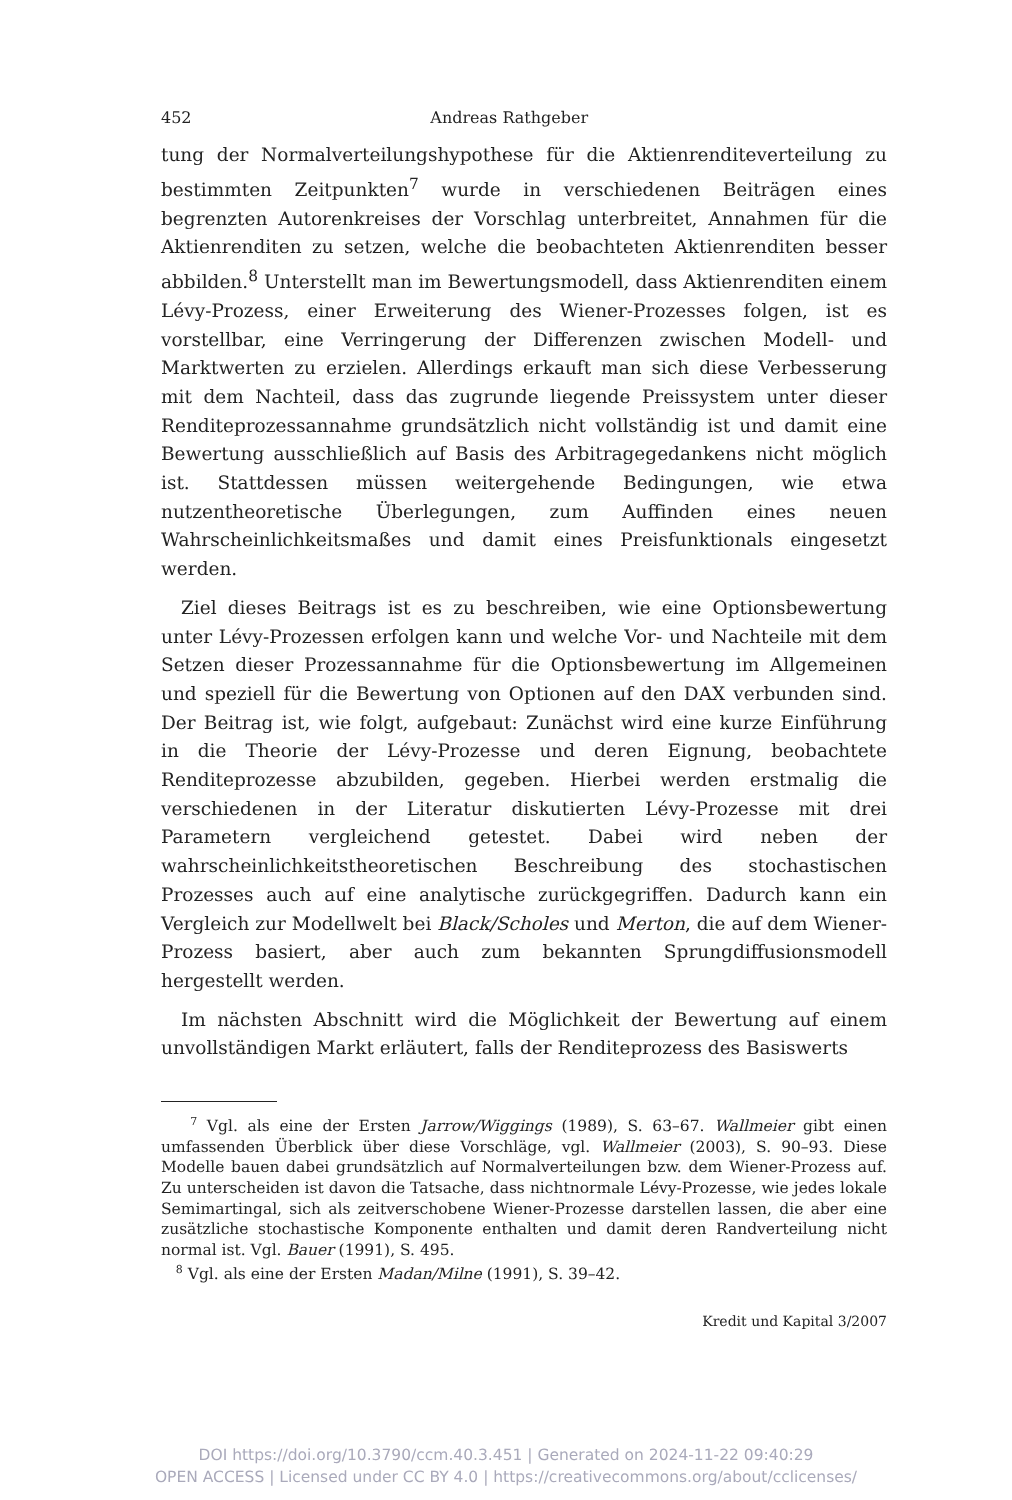452 Andreas Rathgeber
tung der Normalverteilungshypothese für die Aktienrenditeverteilung zu bestimmten Zeitpunkten<sup>7</sup> wurde in verschiedenen Beiträgen eines begrenzten Autorenkreises der Vorschlag unterbreitet, Annahmen für die Aktienrenditen zu setzen, welche die beobachteten Aktienrenditen besser abbilden.<sup>8</sup> Unterstellt man im Bewertungsmodell, dass Aktienrenditen einem Lévy-Prozess, einer Erweiterung des Wiener-Prozesses folgen, ist es vorstellbar, eine Verringerung der Differenzen zwischen Modell- und Marktwerten zu erzielen. Allerdings erkauft man sich diese Verbesserung mit dem Nachteil, dass das zugrunde liegende Preissystem unter dieser Renditeprozessannahme grundsätzlich nicht vollständig ist und damit eine Bewertung ausschließlich auf Basis des Arbitragegedankens nicht möglich ist. Stattdessen müssen weitergehende Bedingungen, wie etwa nutzentheoretische Überlegungen, zum Auffinden eines neuen Wahrscheinlichkeitsmaßes und damit eines Preisfunktionals eingesetzt werden.
Ziel dieses Beitrags ist es zu beschreiben, wie eine Optionsbewertung unter Lévy-Prozessen erfolgen kann und welche Vor- und Nachteile mit dem Setzen dieser Prozessannahme für die Optionsbewertung im Allgemeinen und speziell für die Bewertung von Optionen auf den DAX verbunden sind. Der Beitrag ist, wie folgt, aufgebaut: Zunächst wird eine kurze Einführung in die Theorie der Lévy-Prozesse und deren Eignung, beobachtete Renditeprozesse abzubilden, gegeben. Hierbei werden erstmalig die verschiedenen in der Literatur diskutierten Lévy-Prozesse mit drei Parametern vergleichend getestet. Dabei wird neben der wahrscheinlichkeitstheoretischen Beschreibung des stochastischen Prozesses auch auf eine analytische zurückgegriffen. Dadurch kann ein Vergleich zur Modellwelt bei Black/Scholes und Merton, die auf dem Wiener-Prozess basiert, aber auch zum bekannten Sprungdiffusionsmodell hergestellt werden.
Im nächsten Abschnitt wird die Möglichkeit der Bewertung auf einem unvollständigen Markt erläutert, falls der Renditeprozess des Basiswerts
<sup>7</sup> Vgl. als eine der Ersten Jarrow/Wiggings (1989), S. 63–67. Wallmeier gibt einen umfassenden Überblick über diese Vorschläge, vgl. Wallmeier (2003), S. 90–93. Diese Modelle bauen dabei grundsätzlich auf Normalverteilungen bzw. dem Wiener-Prozess auf. Zu unterscheiden ist davon die Tatsache, dass nichtnormale Lévy-Prozesse, wie jedes lokale Semimartingal, sich als zeitverschobene Wiener-Prozesse darstellen lassen, die aber eine zusätzliche stochastische Komponente enthalten und damit deren Randverteilung nicht normal ist. Vgl. Bauer (1991), S. 495.
<sup>8</sup> Vgl. als eine der Ersten Madan/Milne (1991), S. 39–42.
Kredit und Kapital 3/2007
DOI https://doi.org/10.3790/ccm.40.3.451 | Generated on 2024-11-22 09:40:29
OPEN ACCESS | Licensed under CC BY 4.0 | https://creativecommons.org/about/cclicenses/